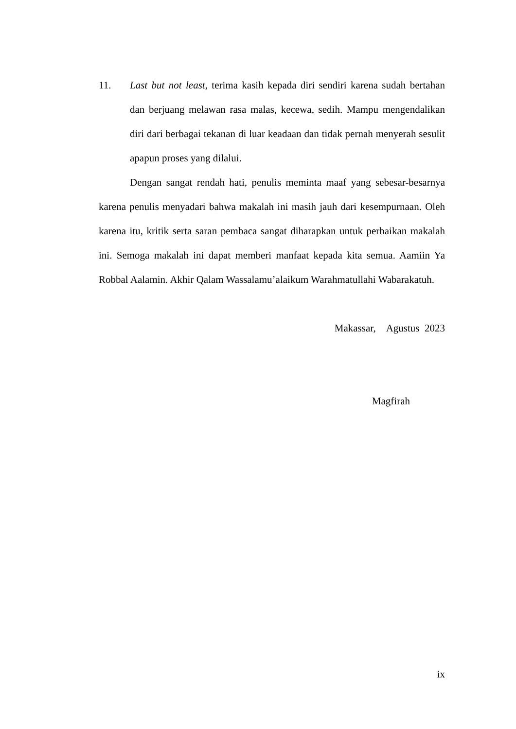11. Last but not least, terima kasih kepada diri sendiri karena sudah bertahan dan berjuang melawan rasa malas, kecewa, sedih. Mampu mengendalikan diri dari berbagai tekanan di luar keadaan dan tidak pernah menyerah sesulit apapun proses yang dilalui.
Dengan sangat rendah hati, penulis meminta maaf yang sebesar-besarnya karena penulis menyadari bahwa makalah ini masih jauh dari kesempurnaan. Oleh karena itu, kritik serta saran pembaca sangat diharapkan untuk perbaikan makalah ini. Semoga makalah ini dapat memberi manfaat kepada kita semua. Aamiin Ya Robbal Aalamin. Akhir Qalam Wassalamu’alaikum Warahmatullahi Wabarakatuh.
Makassar, Agustus 2023
Magfirah
ix